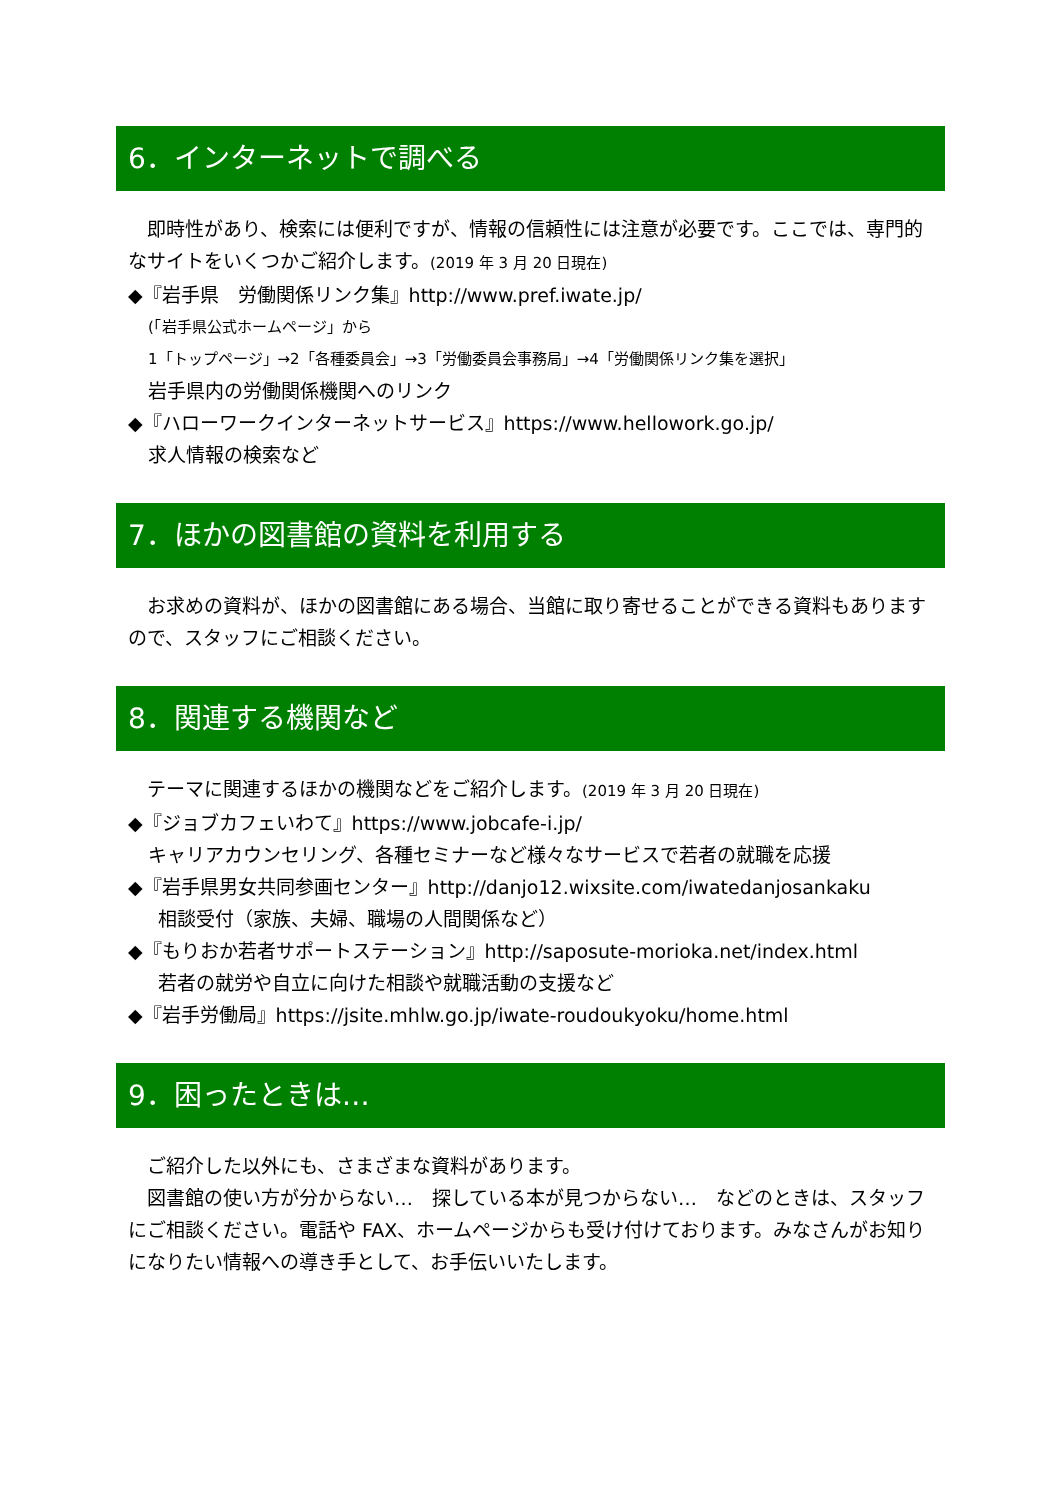6．インターネットで調べる
　即時性があり、検索には便利ですが、情報の信頼性には注意が必要です。ここでは、専門的なサイトをいくつかご紹介します。(2019 年 3 月 20 日現在)
◆『岩手県　労働関係リンク集』http://www.pref.iwate.jp/
(「岩手県公式ホームページ」から
1「トップページ」→2「各種委員会」→3「労働委員会事務局」→4「労働関係リンク集を選択」
岩手県内の労働関係機関へのリンク
◆『ハローワークインターネットサービス』https://www.hellowork.go.jp/
求人情報の検索など
7．ほかの図書館の資料を利用する
　お求めの資料が、ほかの図書館にある場合、当館に取り寄せることができる資料もありますので、スタッフにご相談ください。
8．関連する機関など
　テーマに関連するほかの機関などをご紹介します。(2019 年 3 月 20 日現在)
◆『ジョブカフェいわて』https://www.jobcafe-i.jp/
キャリアカウンセリング、各種セミナーなど様々なサービスで若者の就職を応援
◆『岩手県男女共同参画センター』http://danjo12.wixsite.com/iwatedanjosankaku
相談受付（家族、夫婦、職場の人間関係など）
◆『もりおか若者サポートステーション』http://saposute-morioka.net/index.html
若者の就労や自立に向けた相談や就職活動の支援など
◆『岩手労働局』https://jsite.mhlw.go.jp/iwate-roudoukyoku/home.html
9．困ったときは…
　ご紹介した以外にも、さまざまな資料があります。
　図書館の使い方が分からない…　探している本が見つからない…　などのときは、スタッフにご相談ください。電話や FAX、ホームページからも受け付けております。みなさんがお知りになりたい情報への導き手として、お手伝いいたします。